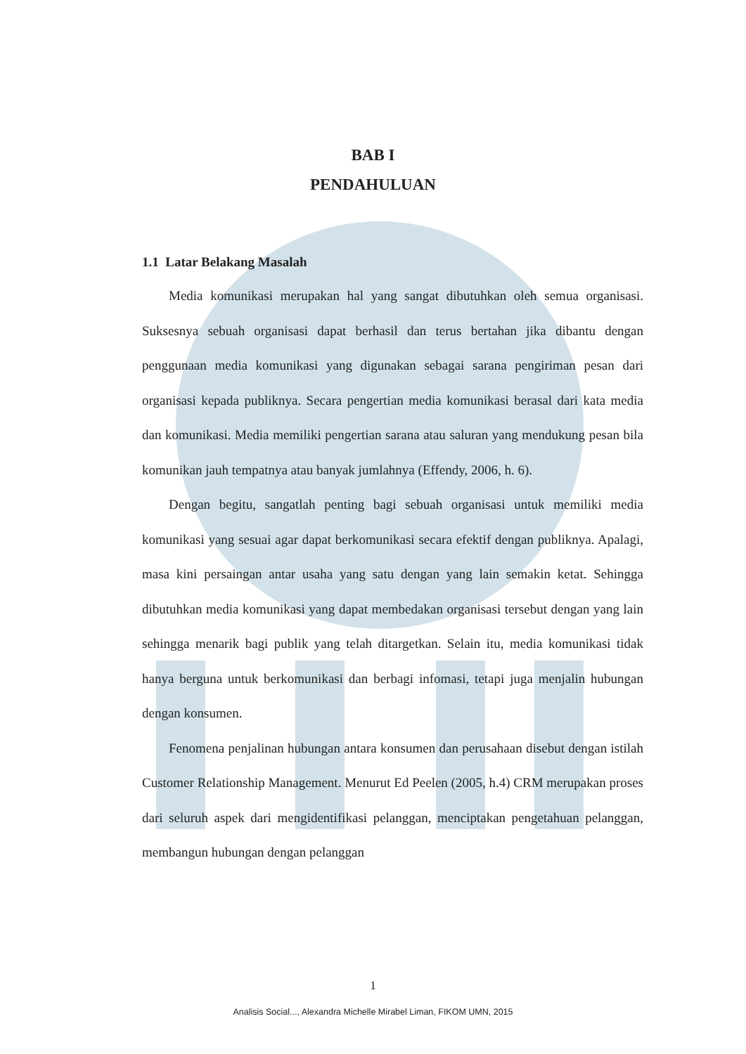BAB I
PENDAHULUAN
1.1 Latar Belakang Masalah
Media komunikasi merupakan hal yang sangat dibutuhkan oleh semua organisasi. Suksesnya sebuah organisasi dapat berhasil dan terus bertahan jika dibantu dengan penggunaan media komunikasi yang digunakan sebagai sarana pengiriman pesan dari organisasi kepada publiknya. Secara pengertian media komunikasi berasal dari kata media dan komunikasi. Media memiliki pengertian sarana atau saluran yang mendukung pesan bila komunikan jauh tempatnya atau banyak jumlahnya (Effendy, 2006, h. 6).
Dengan begitu, sangatlah penting bagi sebuah organisasi untuk memiliki media komunikasi yang sesuai agar dapat berkomunikasi secara efektif dengan publiknya. Apalagi, masa kini persaingan antar usaha yang satu dengan yang lain semakin ketat. Sehingga dibutuhkan media komunikasi yang dapat membedakan organisasi tersebut dengan yang lain sehingga menarik bagi publik yang telah ditargetkan. Selain itu, media komunikasi tidak hanya berguna untuk berkomunikasi dan berbagi infomasi, tetapi juga menjalin hubungan dengan konsumen.
Fenomena penjalinan hubungan antara konsumen dan perusahaan disebut dengan istilah Customer Relationship Management. Menurut Ed Peelen (2005, h.4) CRM merupakan proses dari seluruh aspek dari mengidentifikasi pelanggan, menciptakan pengetahuan pelanggan, membangun hubungan dengan pelanggan
1
Analisis Social..., Alexandra Michelle Mirabel Liman, FIKOM UMN, 2015